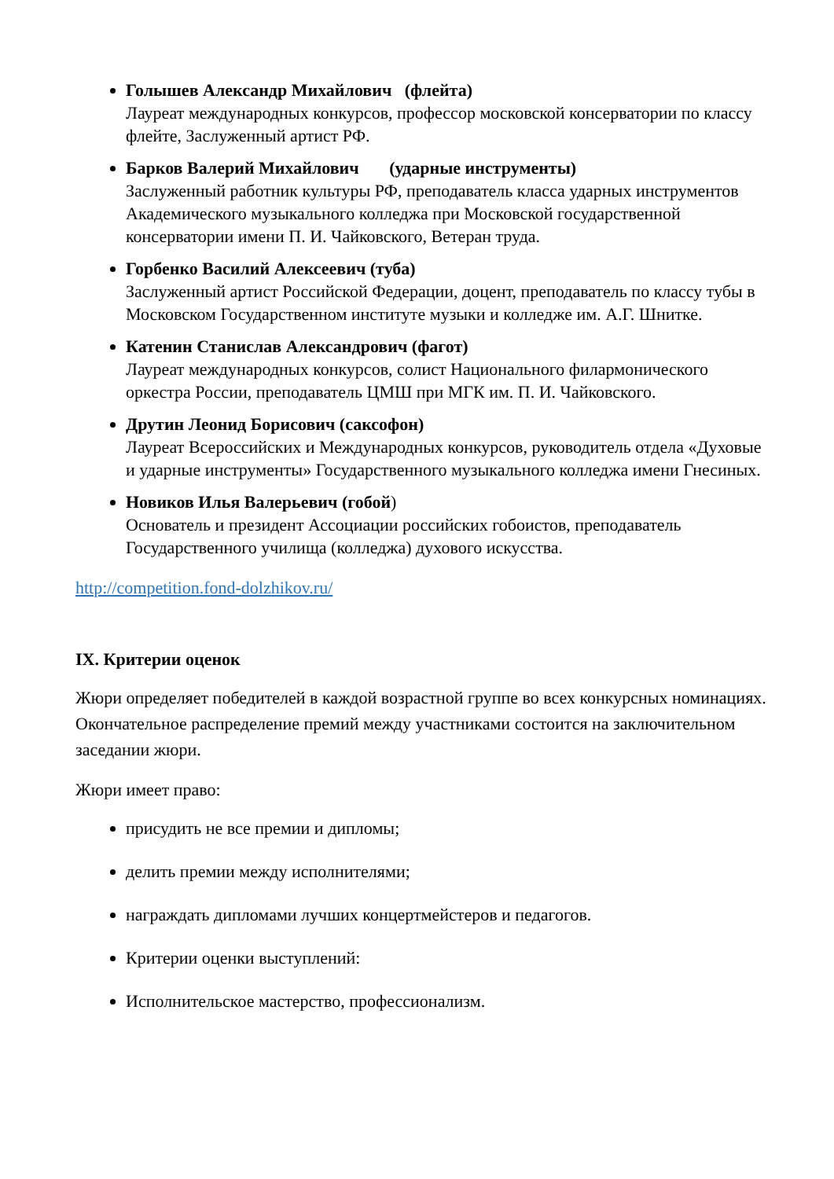Голышев Александр Михайлович (флейта)
Лауреат международных конкурсов, профессор московской консерватории по классу флейте, Заслуженный артист РФ.
Барков Валерий Михайлович (ударные инструменты)
Заслуженный работник культуры РФ, преподаватель класса ударных инструментов Академического музыкального колледжа при Московской государственной консерватории имени П. И. Чайковского, Ветеран труда.
Горбенко Василий Алексеевич (туба)
Заслуженный артист Российской Федерации, доцент, преподаватель по классу тубы в Московском Государственном институте музыки и колледже им. А.Г. Шнитке.
Катенин Станислав Александрович (фагот)
Лауреат международных конкурсов, солист Национального филармонического оркестра России, преподаватель ЦМШ при МГК им. П. И. Чайковского.
Друтин Леонид Борисович (саксофон)
Лауреат Всероссийских и Международных конкурсов, руководитель отдела «Духовые и ударные инструменты» Государственного музыкального колледжа имени Гнесиных.
Новиков Илья Валерьевич (гобой)
Основатель и президент Ассоциации российских гобоистов, преподаватель Государственного училища (колледжа) духового искусства.
http://competition.fond-dolzhikov.ru/
IX. Критерии оценок
Жюри определяет победителей в каждой возрастной группе во всех конкурсных номинациях. Окончательное распределение премий между участниками состоится на заключительном заседании жюри.
Жюри имеет право:
присудить не все премии и дипломы;
делить премии между исполнителями;
награждать дипломами лучших концертмейстеров и педагогов.
Критерии оценки выступлений:
Исполнительское мастерство, профессионализм.